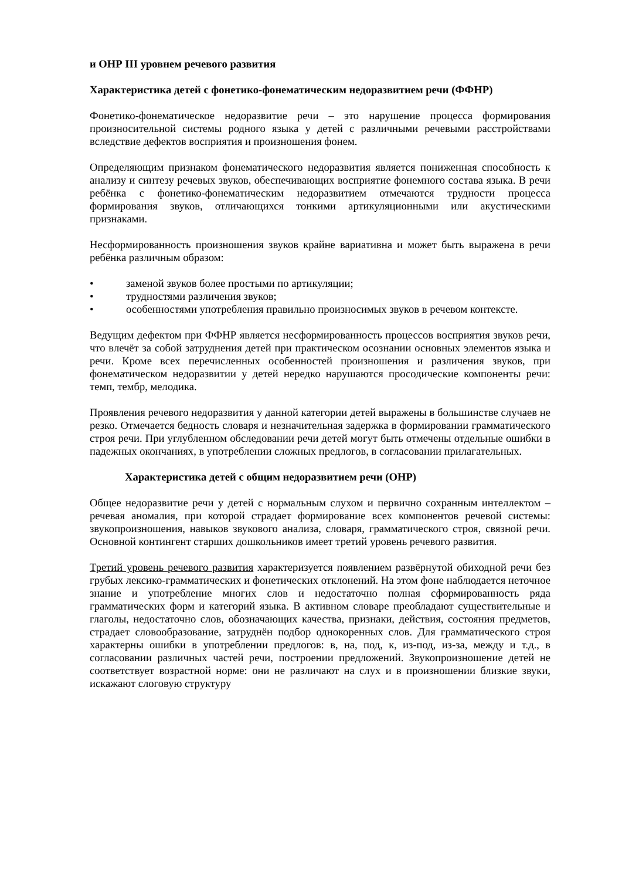и ОНР III уровнем речевого развития
Характеристика детей с фонетико-фонематическим недоразвитием речи (ФФНР)
Фонетико-фонематическое недоразвитие речи – это нарушение процесса формирования произносительной системы родного языка у детей с различными речевыми расстройствами вследствие дефектов восприятия и произношения фонем.
Определяющим признаком фонематического недоразвития является пониженная способность к анализу и синтезу речевых звуков, обеспечивающих восприятие фонемного состава языка. В речи ребёнка с фонетико-фонематическим недоразвитием отмечаются трудности процесса формирования звуков, отличающихся тонкими артикуляционными или акустическими признаками.
Несформированность произношения звуков крайне вариативна и может быть выражена в речи ребёнка различным образом:
• заменой звуков более простыми по артикуляции;
• трудностями различения звуков;
• особенностями употребления правильно произносимых звуков в речевом контексте.
Ведущим дефектом при ФФНР является несформированность процессов восприятия звуков речи, что влечёт за собой затруднения детей при практическом осознании основных элементов языка и речи. Кроме всех перечисленных особенностей произношения и различения звуков, при фонематическом недоразвитии у детей нередко нарушаются просодические компоненты речи: темп, тембр, мелодика.
Проявления речевого недоразвития у данной категории детей выражены в большинстве случаев не резко. Отмечается бедность словаря и незначительная задержка в формировании грамматического строя речи. При углубленном обследовании речи детей могут быть отмечены отдельные ошибки в падежных окончаниях, в употреблении сложных предлогов, в согласовании прилагательных.
Характеристика детей с общим недоразвитием речи (ОНР)
Общее недоразвитие речи у детей с нормальным слухом и первично сохранным интеллектом – речевая аномалия, при которой страдает формирование всех компонентов речевой системы: звукопроизношения, навыков звукового анализа, словаря, грамматического строя, связной речи. Основной контингент старших дошкольников имеет третий уровень речевого развития.
Третий уровень речевого развития характеризуется появлением развёрнутой обиходной речи без грубых лексико-грамматических и фонетических отклонений. На этом фоне наблюдается неточное знание и употребление многих слов и недостаточно полная сформированность ряда грамматических форм и категорий языка. В активном словаре преобладают существительные и глаголы, недостаточно слов, обозначающих качества, признаки, действия, состояния предметов, страдает словообразование, затруднён подбор однокоренных слов. Для грамматического строя характерны ошибки в употреблении предлогов: в, на, под, к, из-под, из-за, между и т.д., в согласовании различных частей речи, построении предложений. Звукопроизношение детей не соответствует возрастной норме: они не различают на слух и в произношении близкие звуки, искажают слоговую структуру